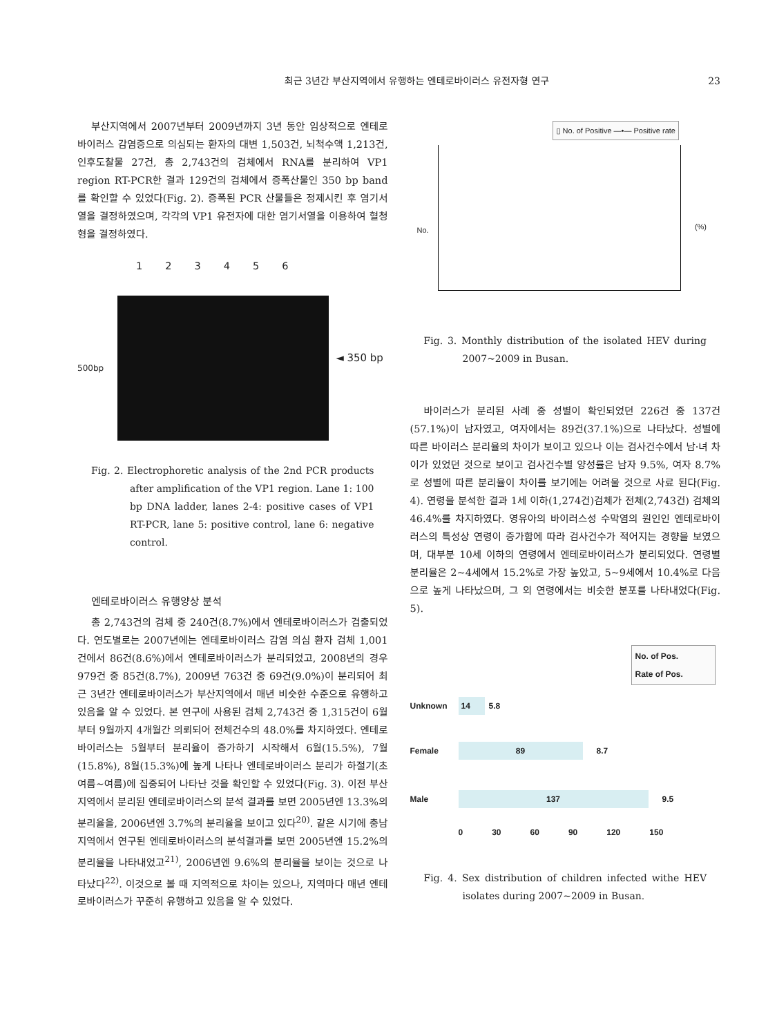최근 3년간 부산지역에서 유행하는 엔테로바이러스 유전자형 연구 23
부산지역에서 2007년부터 2009년까지 3년 동안 임상적으로 엔테로바이러스 감염증으로 의심되는 환자의 대변 1,503건, 뇌척수액 1,213건, 인후도찰물 27건, 총 2,743건의 검체에서 RNA를 분리하여 VP1 region RT-PCR한 결과 129건의 검체에서 증폭산물인 350 bp band를 확인할 수 있었다(Fig. 2). 증폭된 PCR 산물들은 정제시킨 후 염기서열을 결정하였으며, 각각의 VP1 유전자에 대한 염기서열을 이용하여 혈청형을 결정하였다.
123456
500bp
◄ 350 bp
Fig. 2. Electrophoretic analysis of the 2nd PCR products after amplification of the VP1 region. Lane 1: 100 bp DNA ladder, lanes 2-4: positive cases of VP1 RT-PCR, lane 5: positive control, lane 6: negative control.
엔테로바이러스 유행양상 분석
총 2,743건의 검체 중 240건(8.7%)에서 엔테로바이러스가 검출되었다. 연도별로는 2007년에는 엔테로바이러스 감염 의심 환자 검체 1,001건에서 86건(8.6%)에서 엔테로바이러스가 분리되었고, 2008년의 경우 979건 중 85건(8.7%), 2009년 763건 중 69건(9.0%)이 분리되어 최근 3년간 엔테로바이러스가 부산지역에서 매년 비슷한 수준으로 유행하고 있음을 알 수 있었다. 본 연구에 사용된 검체 2,743건 중 1,315건이 6월부터 9월까지 4개월간 의뢰되어 전체건수의 48.0%를 차지하였다. 엔테로바이러스는 5월부터 분리율이 증가하기 시작해서 6월(15.5%), 7월(15.8%), 8월(15.3%)에 높게 나타나 엔테로바이러스 분리가 하절기(초여름~여름)에 집중되어 나타난 것을 확인할 수 있었다(Fig. 3). 이전 부산지역에서 분리된 엔테로바이러스의 분석 결과를 보면 2005년엔 13.3%의 분리율을, 2006년엔 3.7%의 분리율을 보이고 있다<sup>20)</sup>. 같은 시기에 충남지역에서 연구된 엔테로바이러스의 분석결과를 보면 2005년엔 15.2%의 분리율을 나타내었고<sup>21)</sup>, 2006년엔 9.6%의 분리율을 보이는 것으로 나타났다<sup>22)</sup>. 이것으로 볼 때 지역적으로 차이는 있으나, 지역마다 매년 엔테로바이러스가 꾸준히 유행하고 있음을 알 수 있었다.
▯ No. of Positive —•— Positive rate
No. (%)
Fig. 3. Monthly distribution of the isolated HEV during 2007~2009 in Busan.
바이러스가 분리된 사례 중 성별이 확인되었던 226건 중 137건(57.1%)이 남자였고, 여자에서는 89건(37.1%)으로 나타났다. 성별에 따른 바이러스 분리율의 차이가 보이고 있으나 이는 검사건수에서 남·녀 차이가 있었던 것으로 보이고 검사건수별 양성률은 남자 9.5%, 여자 8.7%로 성별에 따른 분리율이 차이를 보기에는 어려울 것으로 사료 된다(Fig. 4). 연령을 분석한 결과 1세 이하(1,274건)검체가 전체(2,743건) 검체의 46.4%를 차지하였다. 영유아의 바이러스성 수막염의 원인인 엔테로바이러스의 특성상 연령이 증가함에 따라 검사건수가 적어지는 경향을 보였으며, 대부분 10세 이하의 연령에서 엔테로바이러스가 분리되었다. 연령별 분리율은 2~4세에서 15.2%로 가장 높았고, 5~9세에서 10.4%로 다음으로 높게 나타났으며, 그 외 연령에서는 비슷한 분포를 나타내었다(Fig. 5).
No. of Pos.
Rate of Pos.
Unknown 14 5.8
Female 89 8.7
Male 137 9.5
0 30 60 90 120 150
Fig. 4. Sex distribution of children infected withe HEV isolates during 2007~2009 in Busan.